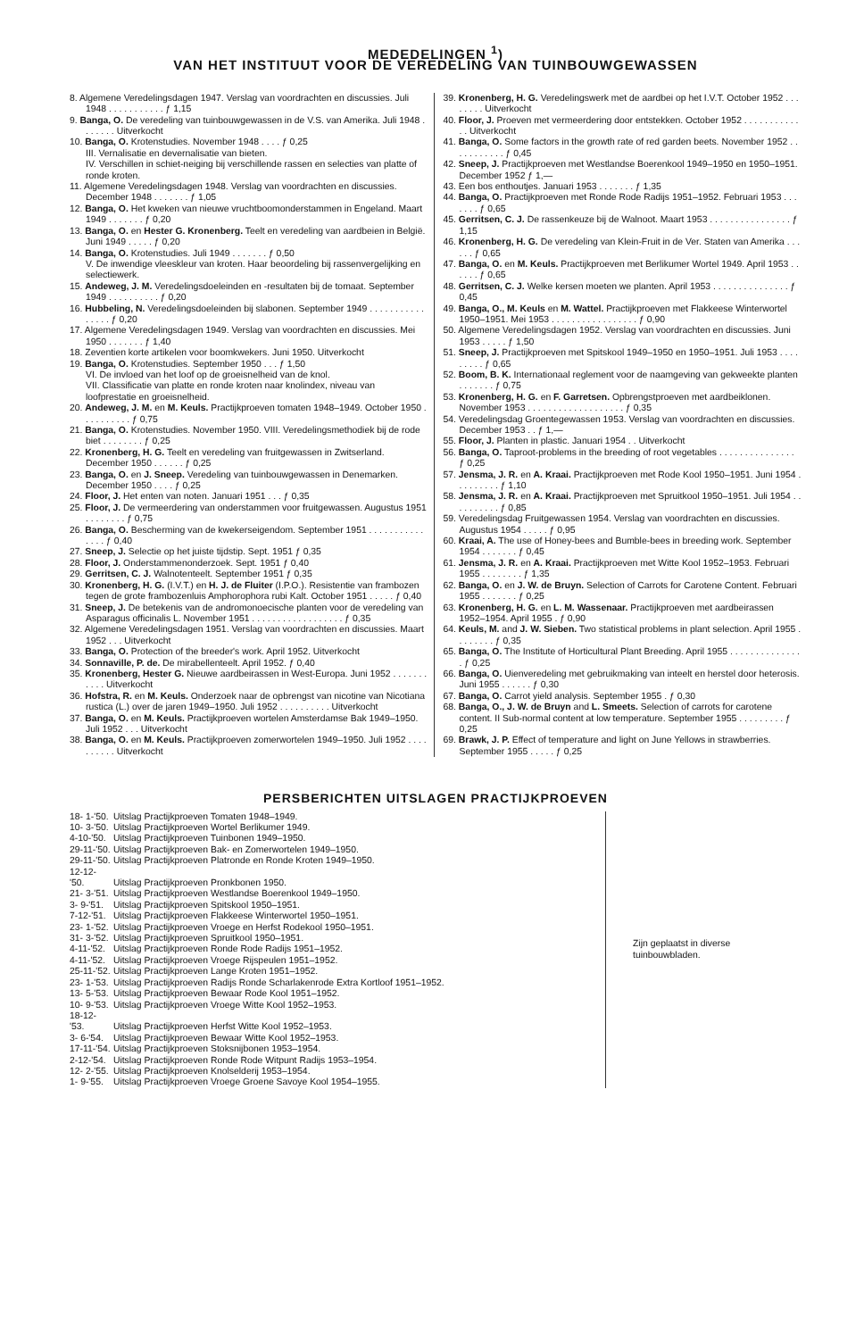MEDEDELINGEN <sup>1</sup>)
VAN HET INSTITUUT VOOR DE VEREDELING VAN TUINBOUWGEWASSEN
8. Algemene Veredelingsdagen 1947. Verslag van voordrachten en discussies. Juli 1948 . . . . . . . . . . . ƒ 1,15
9. Banga, O. De veredeling van tuinbouwgewassen in de V.S. van Amerika. Juli 1948 . . . . . . . Uitverkocht
10. Banga, O. Krotenstudies. November 1948 . . . . ƒ 0,25
III. Vernalisatie en devernalisatie van bieten.
IV. Verschillen in schiet-neiging bij verschillende rassen en selecties van platte of ronde kroten.
11. Algemene Veredelingsdagen 1948. Verslag van voordrachten en discussies. December 1948 . . . . . . . ƒ 1,05
12. Banga, O. Het kweken van nieuwe vruchtboomonderstammen in Engeland. Maart 1949 . . . . . . . ƒ 0,20
13. Banga, O. en Hester G. Kronenberg. Teelt en veredeling van aardbeien in België. Juni 1949 . . . . . ƒ 0,20
14. Banga, O. Krotenstudies. Juli 1949 . . . . . . . ƒ 0,50
V. De inwendige vleeskleur van kroten. Haar beoordeling bij rassenvergelijking en selectiewerk.
15. Andeweg, J. M. Veredelingsdoeleinden en -resultaten bij de tomaat. September 1949 . . . . . . . . . . ƒ 0,20
16. Hubbeling, N. Veredelingsdoeleinden bij slabonen. September 1949 . . . . . . . . . . . . . . . . ƒ 0,20
17. Algemene Veredelingsdagen 1949. Verslag van voordrachten en discussies. Mei 1950 . . . . . . . ƒ 1,40
18. Zeventien korte artikelen voor boomkwekers. Juni 1950. Uitverkocht
19. Banga, O. Krotenstudies. September 1950 . . . ƒ 1,50
VI. De invloed van het loof op de groeisnelheid van de knol.
VII. Classificatie van platte en ronde kroten naar knolindex, niveau van loofprestatie en groeisnelheid.
20. Andeweg, J. M. en M. Keuls. Practijkproeven tomaten 1948–1949. October 1950 . . . . . . . . . . ƒ 0,75
21. Banga, O. Krotenstudies. November 1950. VIII. Veredelingsmethodiek bij de rode biet . . . . . . . . ƒ 0,25
22. Kronenberg, H. G. Teelt en veredeling van fruitgewassen in Zwitserland. December 1950 . . . . . . ƒ 0,25
23. Banga, O. en J. Sneep. Veredeling van tuinbouwgewassen in Denemarken. December 1950 . . . . ƒ 0,25
24. Floor, J. Het enten van noten. Januari 1951 . . . ƒ 0,35
25. Floor, J. De vermeerdering van onderstammen voor fruitgewassen. Augustus 1951 . . . . . . . . ƒ 0,75
26. Banga, O. Bescherming van de kwekerseigendom. September 1951 . . . . . . . . . . . . . . . ƒ 0,40
27. Sneep, J. Selectie op het juiste tijdstip. Sept. 1951 ƒ 0,35
28. Floor, J. Onderstammenonderzoek. Sept. 1951 ƒ 0,40
29. Gerritsen, C. J. Walnotenteelt. September 1951 ƒ 0,35
30. Kronenberg, H. G. (I.V.T.) en H. J. de Fluiter (I.P.O.). Resistentie van frambozen tegen de grote frambozenluis Amphorophora rubi Kalt. October 1951 . . . . . ƒ 0,40
31. Sneep, J. De betekenis van de andromonoecische planten voor de veredeling van Asparagus officinalis L. November 1951 . . . . . . . . . . . . . . . . . . ƒ 0,35
32. Algemene Veredelingsdagen 1951. Verslag van voordrachten en discussies. Maart 1952 . . . Uitverkocht
33. Banga, O. Protection of the breeder's work. April 1952. Uitverkocht
34. Sonnaville, P. de. De mirabellenteelt. April 1952. ƒ 0,40
35. Kronenberg, Hester G. Nieuwe aardbeirassen in West-Europa. Juni 1952 . . . . . . . . . . . Uitverkocht
36. Hofstra, R. en M. Keuls. Onderzoek naar de opbrengst van nicotine van Nicotiana rustica (L.) over de jaren 1949–1950. Juli 1952 . . . . . . . . . . Uitverkocht
37. Banga, O. en M. Keuls. Practijkproeven wortelen Amsterdamse Bak 1949–1950. Juli 1952 . . . Uitverkocht
38. Banga, O. en M. Keuls. Practijkproeven zomerwortelen 1949–1950. Juli 1952 . . . . . . . . . . Uitverkocht
39. Kronenberg, H. G. Veredelingswerk met de aardbei op het I.V.T. October 1952 . . . . . . . . Uitverkocht
40. Floor, J. Proeven met vermeerdering door entstekken. October 1952 . . . . . . . . . . . . . Uitverkocht
41. Banga, O. Some factors in the growth rate of red garden beets. November 1952 . . . . . . . . . . . ƒ 0,45
42. Sneep, J. Practijkproeven met Westlandse Boerenkool 1949–1950 en 1950–1951. December 1952 ƒ 1,—
43. Een bos enthoutjes. Januari 1953 . . . . . . . ƒ 1,35
44. Banga, O. Practijkproeven met Ronde Rode Radijs 1951–1952. Februari 1953 . . . . . . . ƒ 0,65
45. Gerritsen, C. J. De rassenkeuze bij de Walnoot. Maart 1953 . . . . . . . . . . . . . . . . ƒ 1,15
46. Kronenberg, H. G. De veredeling van Klein-Fruit in de Ver. Staten van Amerika . . . . . . ƒ 0,65
47. Banga, O. en M. Keuls. Practijkproeven met Berlikumer Wortel 1949. April 1953 . . . . . . ƒ 0,65
48. Gerritsen, C. J. Welke kersen moeten we planten. April 1953 . . . . . . . . . . . . . . . ƒ 0,45
49. Banga, O., M. Keuls en M. Wattel. Practijkproeven met Flakkeese Winterwortel 1950–1951. Mei 1953 . . . . . . . . . . . . . . . . . ƒ 0,90
50. Algemene Veredelingsdagen 1952. Verslag van voordrachten en discussies. Juni 1953 . . . . . ƒ 1,50
51. Sneep, J. Practijkproeven met Spitskool 1949–1950 en 1950–1951. Juli 1953 . . . . . . . . . ƒ 0,65
52. Boom, B. K. Internationaal reglement voor de naamgeving van gekweekte planten . . . . . . . ƒ 0,75
53. Kronenberg, H. G. en F. Garretsen. Opbrengstproeven met aardbeiklonen. November 1953 . . . . . . . . . . . . . . . . . . . ƒ 0,35
54. Veredelingsdag Groentegewassen 1953. Verslag van voordrachten en discussies. December 1953 . . ƒ 1,—
55. Floor, J. Planten in plastic. Januari 1954 . . Uitverkocht
56. Banga, O. Taproot-problems in the breeding of root vegetables . . . . . . . . . . . . . . . ƒ 0,25
57. Jensma, J. R. en A. Kraai. Practijkproeven met Rode Kool 1950–1951. Juni 1954 . . . . . . . . . ƒ 1,10
58. Jensma, J. R. en A. Kraai. Practijkproeven met Spruitkool 1950–1951. Juli 1954 . . . . . . . . . . ƒ 0,85
59. Veredelingsdag Fruitgewassen 1954. Verslag van voordrachten en discussies. Augustus 1954 . . . . . ƒ 0,95
60. Kraai, A. The use of Honey-bees and Bumble-bees in breeding work. September 1954 . . . . . . . ƒ 0,45
61. Jensma, J. R. en A. Kraai. Practijkproeven met Witte Kool 1952–1953. Februari 1955 . . . . . . . . ƒ 1,35
62. Banga, O. en J. W. de Bruyn. Selection of Carrots for Carotene Content. Februari 1955 . . . . . . . ƒ 0,25
63. Kronenberg, H. G. en L. M. Wassenaar. Practijkproeven met aardbeirassen 1952–1954. April 1955 . ƒ 0,90
64. Keuls, M. and J. W. Sieben. Two statistical problems in plant selection. April 1955 . . . . . . . . ƒ 0,35
65. Banga, O. The Institute of Horticultural Plant Breeding. April 1955 . . . . . . . . . . . . . . . ƒ 0,25
66. Banga, O. Uienveredeling met gebruikmaking van inteelt en herstel door heterosis. Juni 1955 . . . . . . ƒ 0,30
67. Banga, O. Carrot yield analysis. September 1955 . ƒ 0,30
68. Banga, O., J. W. de Bruyn and L. Smeets. Selection of carrots for carotene content. II Sub-normal content at low temperature. September 1955 . . . . . . . . . ƒ 0,25
69. Brawk, J. P. Effect of temperature and light on June Yellows in strawberries. September 1955 . . . . . ƒ 0,25
PERSBERICHTEN UITSLAGEN PRACTIJKPROEVEN
18- 1-'50. Uitslag Practijkproeven Tomaten 1948–1949.
10- 3-'50. Uitslag Practijkproeven Wortel Berlikumer 1949.
4-10-'50. Uitslag Practijkproeven Tuinbonen 1949–1950.
29-11-'50. Uitslag Practijkproeven Bak- en Zomerwortelen 1949–1950.
29-11-'50. Uitslag Practijkproeven Platronde en Ronde Kroten 1949–1950.
12-12-'50. Uitslag Practijkproeven Pronkbonen 1950.
21- 3-'51. Uitslag Practijkproeven Westlandse Boerenkool 1949–1950.
3- 9-'51. Uitslag Practijkproeven Spitskool 1950–1951.
7-12-'51. Uitslag Practijkproeven Flakkeese Winterwortel 1950–1951.
23- 1-'52. Uitslag Practijkproeven Vroege en Herfst Rodekool 1950–1951.
31- 3-'52. Uitslag Practijkproeven Spruitkool 1950–1951.
4-11-'52. Uitslag Practijkproeven Ronde Rode Radijs 1951–1952.
4-11-'52. Uitslag Practijkproeven Vroege Rijspeulen 1951–1952.
25-11-'52. Uitslag Practijkproeven Lange Kroten 1951–1952.
23- 1-'53. Uitslag Practijkproeven Radijs Ronde Scharlakenrode Extra Kortloof 1951–1952.
13- 5-'53. Uitslag Practijkproeven Bewaar Rode Kool 1951–1952.
10- 9-'53. Uitslag Practijkproeven Vroege Witte Kool 1952–1953.
18-12-'53. Uitslag Practijkproeven Herfst Witte Kool 1952–1953.
3- 6-'54. Uitslag Practijkproeven Bewaar Witte Kool 1952–1953.
17-11-'54. Uitslag Practijkproeven Stoksnijbonen 1953–1954.
2-12-'54. Uitslag Practijkproeven Ronde Rode Witpunt Radijs 1953–1954.
12- 2-'55. Uitslag Practijkproeven Knolselderij 1953–1954.
1- 9-'55. Uitslag Practijkproeven Vroege Groene Savoye Kool 1954–1955.
Zijn geplaatst in diverse tuinbouwbladen.